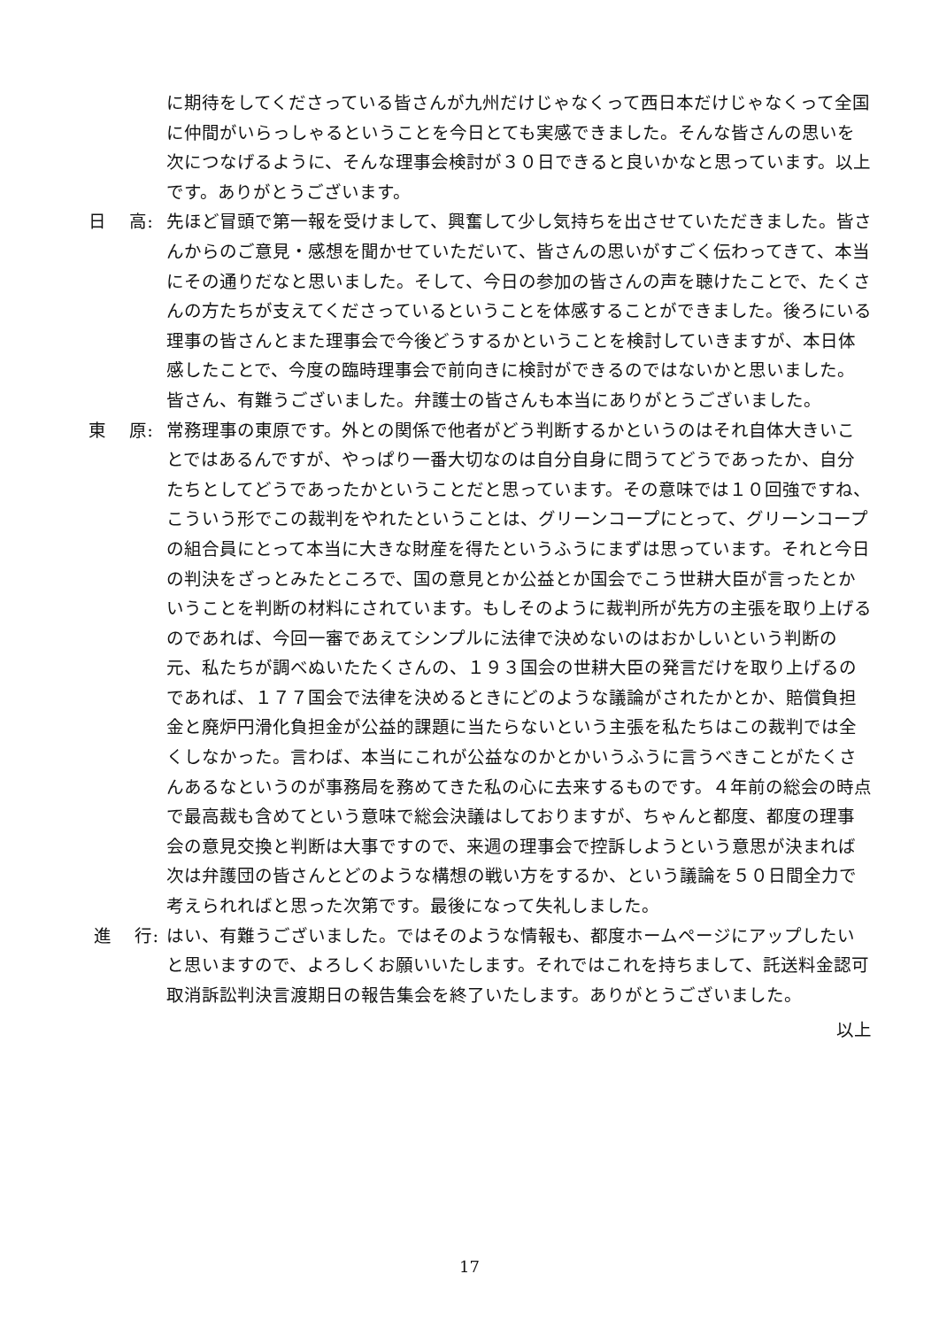に期待をしてくださっている皆さんが九州だけじゃなくって西日本だけじゃなくって全国に仲間がいらっしゃるということを今日とても実感できました。そんな皆さんの思いを次につなげるように、そんな理事会検討が３０日できると良いかなと思っています。以上です。ありがとうございます。
日　 高:
先ほど冒頭で第一報を受けまして、興奮して少し気持ちを出させていただきました。皆さんからのご意見・感想を聞かせていただいて、皆さんの思いがすごく伝わってきて、本当にその通りだなと思いました。そして、今日の参加の皆さんの声を聴けたことで、たくさんの方たちが支えてくださっているということを体感することができました。後ろにいる理事の皆さんとまた理事会で今後どうするかということを検討していきますが、本日体感したことで、今度の臨時理事会で前向きに検討ができるのではないかと思いました。皆さん、有難うございました。弁護士の皆さんも本当にありがとうございました。
東　 原:
常務理事の東原です。外との関係で他者がどう判断するかというのはそれ自体大きいことではあるんですが、やっぱり一番大切なのは自分自身に問うてどうであったか、自分たちとしてどうであったかということだと思っています。その意味では１０回強ですね、こういう形でこの裁判をやれたということは、グリーンコープにとって、グリーンコープの組合員にとって本当に大きな財産を得たというふうにまずは思っています。それと今日の判決をざっとみたところで、国の意見とか公益とか国会でこう世耕大臣が言ったとかいうことを判断の材料にされています。もしそのように裁判所が先方の主張を取り上げるのであれば、今回一審であえてシンプルに法律で決めないのはおかしいという判断の元、私たちが調べぬいたたくさんの、１９３国会の世耕大臣の発言だけを取り上げるのであれば、１７７国会で法律を決めるときにどのような議論がされたかとか、賠償負担金と廃炉円滑化負担金が公益的課題に当たらないという主張を私たちはこの裁判では全くしなかった。言わば、本当にこれが公益なのかとかいうふうに言うべきことがたくさんあるなというのが事務局を務めてきた私の心に去来するものです。４年前の総会の時点で最高裁も含めてという意味で総会決議はしておりますが、ちゃんと都度、都度の理事会の意見交換と判断は大事ですので、来週の理事会で控訴しようという意思が決まれば次は弁護団の皆さんとどのような構想の戦い方をするか、という議論を５０日間全力で考えられればと思った次第です。最後になって失礼しました。
進　 行:
はい、有難うございました。ではそのような情報も、都度ホームページにアップしたいと思いますので、よろしくお願いいたします。それではこれを持ちまして、託送料金認可取消訴訟判決言渡期日の報告集会を終了いたします。ありがとうございました。
以上
17